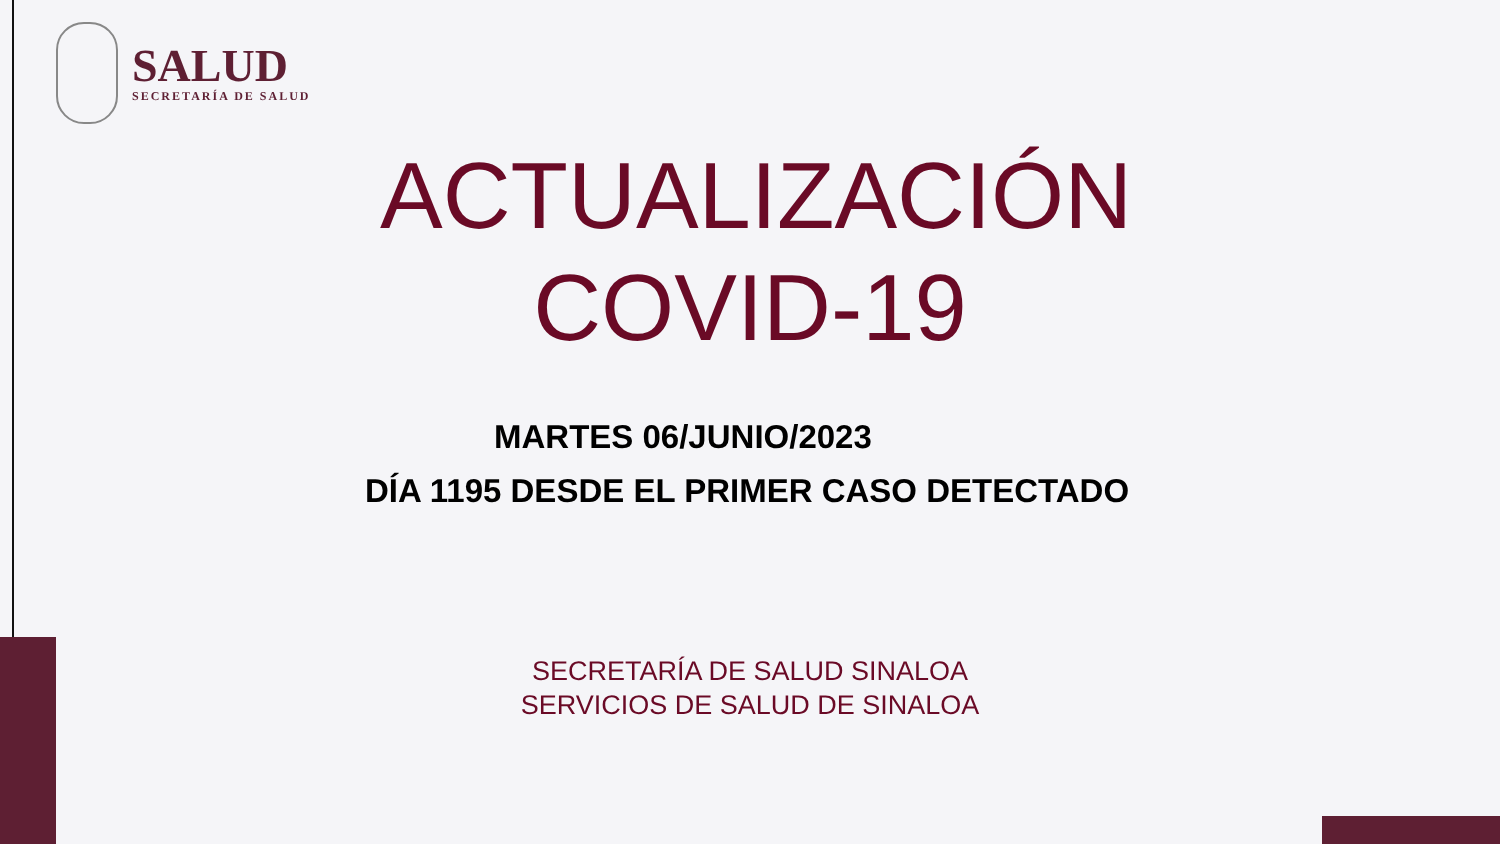SALUD
SECRETARÍA DE SALUD
ACTUALIZACIÓN
COVID-19
MARTES 06/JUNIO/2023
DÍA 1195 DESDE EL PRIMER CASO DETECTADO
SECRETARÍA DE SALUD SINALOA
SERVICIOS DE SALUD DE SINALOA